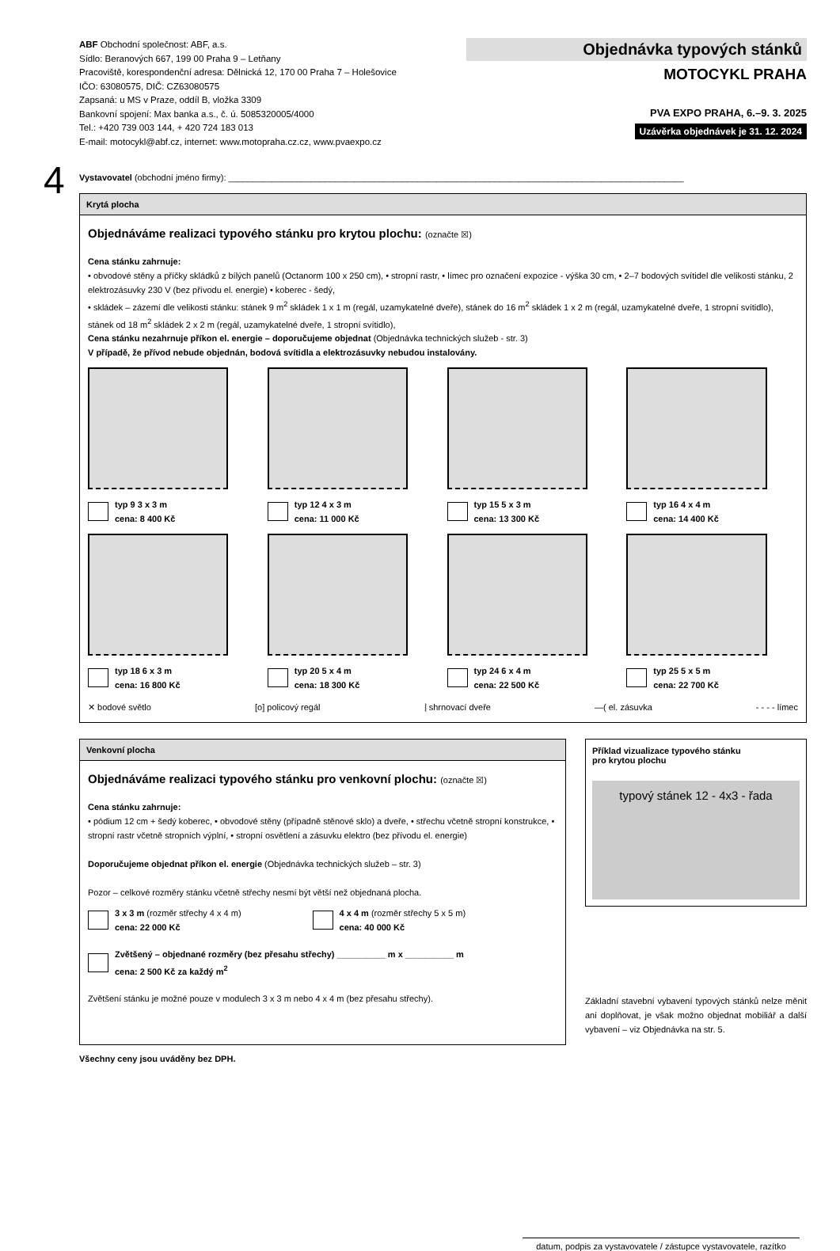ABF Obchodní společnost: ABF, a.s.
Sídlo: Beranových 667, 199 00 Praha 9 – Letňany
Pracoviště, korespondenční adresa: Dělnická 12, 170 00 Praha 7 – Holešovice
IČO: 63080575, DIČ: CZ63080575
Zapsaná: u MS v Praze, oddíl B, vložka 3309
Bankovní spojení: Max banka a.s., č. ú. 5085320005/4000
Tel.: +420 739 003 144, + 420 724 183 013
E-mail: motocykl@abf.cz, internet: www.motopraha.cz.cz, www.pvaexpo.cz
Objednávka typových stánků
MOTOCYKL PRAHA
PVA EXPO PRAHA, 6.–9. 3. 2025
Uzávěrka objednávek je 31. 12. 2024
4
Vystavovatel (obchodní jméno firmy): ______________________________________________________________________________________________
Krytá plocha
Objednáváme realizaci typového stánku pro krytou plochu: (označte ☒)
Cena stánku zahrnuje:
• obvodové stěny a příčky skládků z bílých panelů (Octanorm 100 x 250 cm), • stropní rastr, • límec pro označení expozice - výška 30 cm, • 2–7 bodových svítidel dle velikosti stánku, 2 elektrozásuvky 230 V (bez přívodu el. energie) • koberec - šedý,
• skládek – zázemí dle velikosti stánku: stánek 9 m<sup>2</sup> skládek 1 x 1 m (regál, uzamykatelné dveře), stánek do 16 m<sup>2</sup> skládek 1 x 2 m (regál, uzamykatelné dveře, 1 stropní svítidlo), stánek od 18 m<sup>2</sup> skládek 2 x 2 m (regál, uzamykatelné dveře, 1 stropní svítidlo),
Cena stánku nezahrnuje příkon el. energie – doporučujeme objednat (Objednávka technických služeb - str. 3)
V případě, že přívod nebude objednán, bodová svítidla a elektrozásuvky nebudou instalovány.
typ 9 3 x 3 m
cena: 8 400 Kč
typ 12 4 x 3 m
cena: 11 000 Kč
typ 15 5 x 3 m
cena: 13 300 Kč
typ 16 4 x 4 m
cena: 14 400 Kč
typ 18 6 x 3 m
cena: 16 800 Kč
typ 20 5 x 4 m
cena: 18 300 Kč
typ 24 6 x 4 m
cena: 22 500 Kč
typ 25 5 x 5 m
cena: 22 700 Kč
✕ bodové světlo [o] policový regál ⦚ shrnovací dveře —( el. zásuvka - - - - límec
Venkovní plocha
Objednáváme realizaci typového stánku pro venkovní plochu: (označte ☒)
Cena stánku zahrnuje:
• pódium 12 cm + šedý koberec, • obvodové stěny (případně stěnové sklo) a dveře, • střechu včetně stropní konstrukce, • stropní rastr včetně stropních výplní, • stropní osvětlení a zásuvku elektro (bez přívodu el. energie)
Doporučujeme objednat příkon el. energie (Objednávka technických služeb – str. 3)
Pozor – celkové rozměry stánku včetně střechy nesmí být větší než objednaná plocha.
3 x 3 m (rozměr střechy 4 x 4 m)
cena: 22 000 Kč
4 x 4 m (rozměr střechy 5 x 5 m)
cena: 40 000 Kč
Zvětšený – objednané rozměry (bez přesahu střechy) __________ m x __________ m
cena: 2 500 Kč za každý m<sup>2</sup>
Zvětšení stánku je možné pouze v modulech 3 x 3 m nebo 4 x 4 m (bez přesahu střechy).
Příklad vizualizace typového stánku
pro krytou plochu
typový stánek 12 - 4x3 - řada
Základní stavební vybavení typových stánků nelze měnit ani doplňovat, je však možno objednat mobiliář a další vybavení – viz Objednávka na str. 5.
Všechny ceny jsou uváděny bez DPH.
datum, podpis za vystavovatele / zástupce vystavovatele, razítko